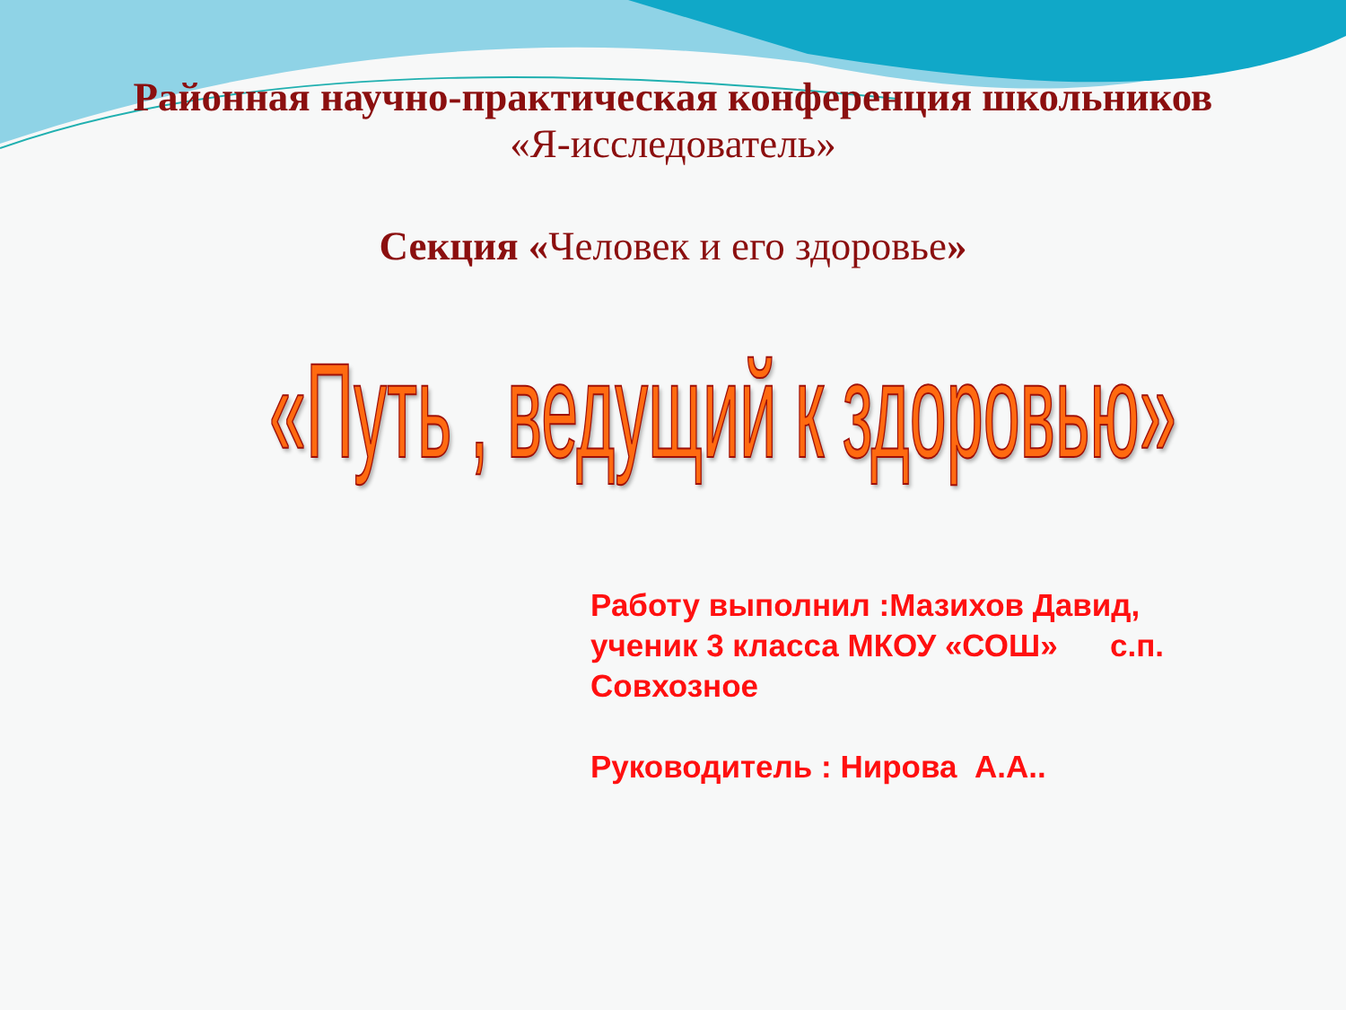Районная научно-практическая конференция школьников
«Я-исследователь»
Секция «Человек и его здоровье»
«Путь , ведущий к здоровью»
Работу выполнил :Мазихов Давид, ученик 3 класса МКОУ «СОШ» с.п. Совхозное
Руководитель : Нирова А.А..